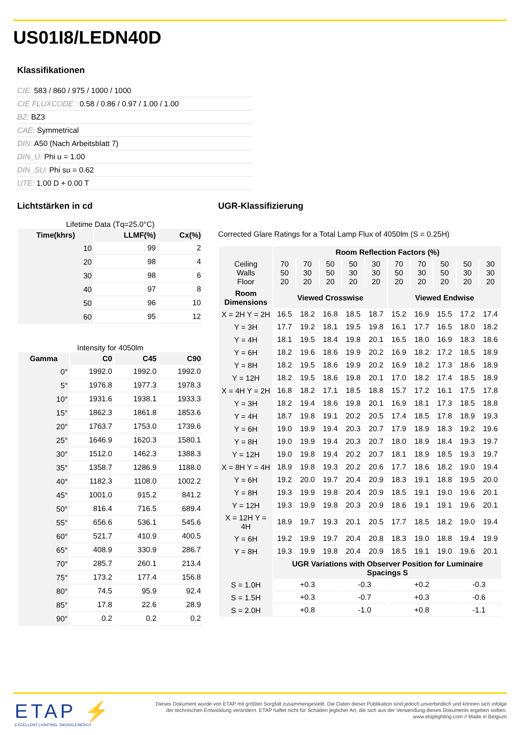US01I8/LEDN40D
Klassifikationen
CIE: 583 / 860 / 975 / 1000 / 1000
CIE FLUXCODE : 0.58 / 0.86 / 0.97 / 1.00 / 1.00
BZ: BZ3
CAE: Symmetrical
DIN: A50 (Nach Arbeitsblatt 7)
DIN_U: Phi u = 1.00
DIN_SU: Phi su = 0.62
UTE: 1.00 D + 0.00 T
Lichtstärken in cd
Lifetime Data (Tq=25.0°C)
| Time(khrs) | LLMF(%) | Cx(%) |
| --- | --- | --- |
| 10 | 99 | 2 |
| 20 | 98 | 4 |
| 30 | 98 | 6 |
| 40 | 97 | 8 |
| 50 | 96 | 10 |
| 60 | 95 | 12 |
Intensity for 4050lm
| Gamma | C0 | C45 | C90 |
| --- | --- | --- | --- |
| 0° | 1992.0 | 1992.0 | 1992.0 |
| 5° | 1976.8 | 1977.3 | 1978.3 |
| 10° | 1931.6 | 1938.1 | 1933.3 |
| 15° | 1862.3 | 1861.8 | 1853.6 |
| 20° | 1763.7 | 1753.0 | 1739.6 |
| 25° | 1646.9 | 1620.3 | 1580.1 |
| 30° | 1512.0 | 1462.3 | 1388.3 |
| 35° | 1358.7 | 1286.9 | 1188.0 |
| 40° | 1182.3 | 1108.0 | 1002.2 |
| 45° | 1001.0 | 915.2 | 841.2 |
| 50° | 816.4 | 716.5 | 689.4 |
| 55° | 656.6 | 536.1 | 545.6 |
| 60° | 521.7 | 410.9 | 400.5 |
| 65° | 408.9 | 330.9 | 286.7 |
| 70° | 285.7 | 260.1 | 213.4 |
| 75° | 173.2 | 177.4 | 156.8 |
| 80° | 74.5 | 95.9 | 92.4 |
| 85° | 17.8 | 22.6 | 28.9 |
| 90° | 0.2 | 0.2 | 0.2 |
UGR-Klassifizierung
Corrected Glare Ratings for a Total Lamp Flux of 4050lm (S = 0.25H)
| | Room Reflection Factors (%) | | | | | | | | | |
| --- | --- | --- | --- | --- | --- | --- | --- | --- | --- | --- |
| Ceiling Walls Floor | 70 50 20 | 70 30 20 | 50 50 20 | 50 30 20 | 30 30 20 | 70 50 20 | 70 30 20 | 50 50 20 | 50 30 20 | 30 30 20 |
| Room Dimensions | Viewed Crosswise | | | | | Viewed Endwise | | | | |
| X = 2H Y = 2H | 16.5 | 18.2 | 16.8 | 18.5 | 18.7 | 15.2 | 16.9 | 15.5 | 17.2 | 17.4 |
| Y = 3H | 17.7 | 19.2 | 18.1 | 19.5 | 19.8 | 16.1 | 17.7 | 16.5 | 18.0 | 18.2 |
| Y = 4H | 18.1 | 19.5 | 18.4 | 19.8 | 20.1 | 16.5 | 18.0 | 16.9 | 18.3 | 18.6 |
| Y = 6H | 18.2 | 19.6 | 18.6 | 19.9 | 20.2 | 16.9 | 18.2 | 17.2 | 18.5 | 18.9 |
| Y = 8H | 18.2 | 19.5 | 18.6 | 19.9 | 20.2 | 16.9 | 18.2 | 17.3 | 18.6 | 18.9 |
| Y = 12H | 18.2 | 19.5 | 18.6 | 19.8 | 20.1 | 17.0 | 18.2 | 17.4 | 18.5 | 18.9 |
| X = 4H Y = 2H | 16.8 | 18.2 | 17.1 | 18.5 | 18.8 | 15.7 | 17.2 | 16.1 | 17.5 | 17.8 |
| Y = 3H | 18.2 | 19.4 | 18.6 | 19.8 | 20.1 | 16.9 | 18.1 | 17.3 | 18.5 | 18.8 |
| Y = 4H | 18.7 | 19.8 | 19.1 | 20.2 | 20.5 | 17.4 | 18.5 | 17.8 | 18.9 | 19.3 |
| Y = 6H | 19.0 | 19.9 | 19.4 | 20.3 | 20.7 | 17.9 | 18.9 | 18.3 | 19.2 | 19.6 |
| Y = 8H | 19.0 | 19.9 | 19.4 | 20.3 | 20.7 | 18.0 | 18.9 | 18.4 | 19.3 | 19.7 |
| Y = 12H | 19.0 | 19.8 | 19.4 | 20.2 | 20.7 | 18.1 | 18.9 | 18.5 | 19.3 | 19.7 |
| X = 8H Y = 4H | 18.9 | 19.8 | 19.3 | 20.2 | 20.6 | 17.7 | 18.6 | 18.2 | 19.0 | 19.4 |
| Y = 6H | 19.2 | 20.0 | 19.7 | 20.4 | 20.9 | 18.3 | 19.1 | 18.8 | 19.5 | 20.0 |
| Y = 8H | 19.3 | 19.9 | 19.8 | 20.4 | 20.9 | 18.5 | 19.1 | 19.0 | 19.6 | 20.1 |
| Y = 12H | 19.3 | 19.9 | 19.8 | 20.3 | 20.9 | 18.6 | 19.1 | 19.1 | 19.6 | 20.1 |
| X = 12H Y = 4H | 18.9 | 19.7 | 19.3 | 20.1 | 20.5 | 17.7 | 18.5 | 18.2 | 19.0 | 19.4 |
| Y = 6H | 19.2 | 19.9 | 19.7 | 20.4 | 20.8 | 18.3 | 19.0 | 18.8 | 19.4 | 19.9 |
| Y = 8H | 19.3 | 19.9 | 19.8 | 20.4 | 20.9 | 18.5 | 19.1 | 19.0 | 19.6 | 20.1 |
| | UGR Variations with Observer Position for Luminaire Spacings S | | | | | | | | | |
| S = 1.0H | +0.3 | | | -0.3 | | +0.2 | | | -0.3 | |
| S = 1.5H | +0.3 | | | -0.7 | | +0.3 | | | -0.6 | |
| S = 2.0H | +0.8 | | | -1.0 | | +0.8 | | | -1.1 | |
ETAP ⚡
EXCELLENT LIGHTING, SAVING ENERGY
Dieses Dokument wurde von ETAP mit größter Sorgfalt zusammengestellt. Die Daten dieser Publikation sind jedoch unverbindlich und können sich infolge der technischen Entwicklung verändern. ETAP haftet nicht für Schäden jeglicher Art, die sich aus der Verwendung dieses Dokuments ergeben sollten. www.etaplighting.com // Made in Belgium